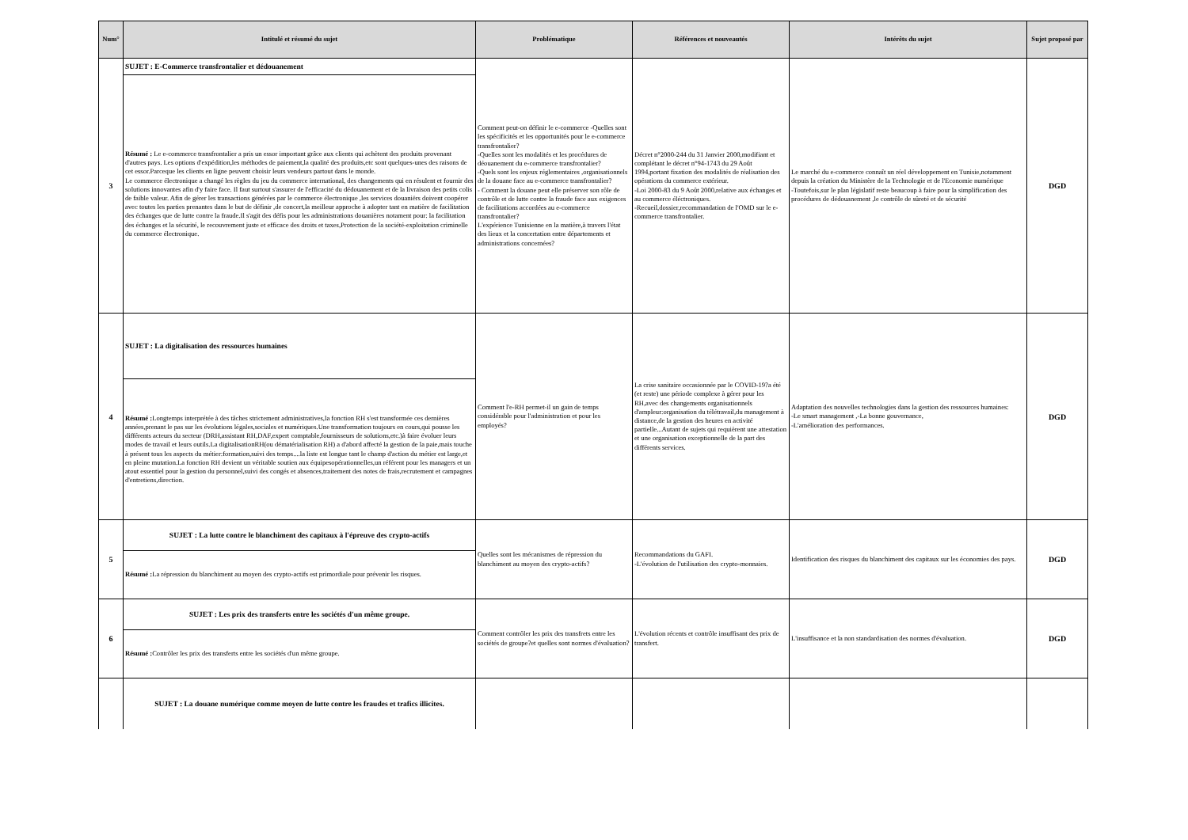| Num° | Intitulé et résumé du sujet | Problématique | Références et nouveautés | Intérêts du sujet | Sujet proposé par |
| --- | --- | --- | --- | --- | --- |
| 3 | SUJET : E-Commerce transfrontalier et dédouanement | Comment peut-on définir le e-commerce -Quelles sont les spécificités et les opportunités pour le e-commerce transfrontalier? -Quelles sont les modalités et les procédures de déouanement du e-commerce transfrontalier? -Quels sont les enjeux réglementaires ,organisationnels de la douane face au e-commerce transfrontalier? - Comment la douane peut elle préserver son rôle de contrôle et de lutte contre la fraude face aux exigences de facilitations accordées au e-commerce transfrontalier? L'expérience Tunisienne en la matière,à travers l'état des lieux et la concertation entre départements et administrations concernées? | Décret n°2000-244 du 31 Janvier 2000,modifiant et complétant le décret n°94-1743 du 29 Août 1994,portant fixation des modalités de réalisation des opérations du commerce extérieur. -Loi 2000-83 du 9 Août 2000,relative aux échanges et au commerce éléctroniques. -Recueil,dossier,recommandation de l'OMD sur le e-commerce transfrontalier. | Le marché du e-commerce connaît un réel développement en Tunisie,notamment depuis la création du Ministère de la Technologie et de l'Economie numérique -Toutefois,sur le plan législatif reste beaucoup à faire pour la simplification des procédures de dédouanement ,le contrôle de sûreté et de sécurité | DGD |
| | Résumé : Le e-commerce transfrontalier a pris un essor important grâce aux clients qui achètent des produits provenant d'autres pays. Les options d'expédition,les méthodes de paiement,la qualité des produits,etc sont quelques-unes des raisons de cet essor.Parceque les clients en ligne peuvent choisir leurs vendeurs partout dans le monde. Le commerce électronique a changé les règles du jeu du commerce international, des changements qui en résulent et fournir des solutions innovantes afin d'y faire face. Il faut surtout s'assurer de l'efficacité du dédouanement et de la livraison des petits colis de faible valeur. Afin de gérer les transactions générées par le commerce électronique ,les services douaniërs doivent coopérer avec toutes les parties prenantes dans le but de définir ,de concert,la meilleur approche à adopter tant en matière de facilitation des échanges que de lutte contre la fraude.Il s'agit des défis pour les administrations douanières notament pour: la facilitation des échanges et la sécurité, le recouvrement juste et efficace des droits et taxes,Protection de la société-exploitation criminelle du commerce électronique. | | | | |
| 4 | SUJET : La digitalisation des ressources humaines | Comment l'e-RH permet-il un gain de temps considérable pour l'administration et pour les employés? | La crise sanitaire occasionnée par le COVID-19?a été (et reste) une période complexe à gérer pour les RH,avec des changements organisationnels d'ampleur:organisation du télétravail,du management à distance,de la gestion des heures en activité partielle...Autant de sujets qui requièrent une attestation et une organisation exceptionnelle de la part des différents services. | Adaptation des nouvelles technologies dans la gestion des ressources humaines: -Le smart management ,-La bonne gouvernance, -L'amélioration des performances. | DGD |
| | Résumé : Longtemps interprétée à des tâches strictement administratives,la fonction RH s'est transformée ces dernières années,prenant le pas sur les évolutions légales,sociales et numériques.Une transformation toujours en cours,qui pousse les différents acteurs du secteur (DRH,assistant RH,DAF,expert comptable,fournisseurs de solutions,etc.)à faire évoluer leurs modes de travail et leurs outils.La digitalisationRH(ou dématérialisation RH) a d'abord affecté la gestion de la paie,mais touche à présent tous les aspects du métier:formation,suivi des temps....la liste est longue tant le champ d'action du métier est large,et en pleine mutation.La fonction RH devient un véritable soutien aux équipesopérationnelles,un référent pour les managers et un atout essentiel pour la gestion du personnel,suivi des congés et absences,traitement des notes de frais,recrutement et campagnes d'entretiens,direction. | | | | |
| 5 | SUJET : La lutte contre le blanchiment des capitaux à l'épreuve des crypto-actifs | Quelles sont les mécanismes de répression du blanchiment au moyen des crypto-actifs? | Recommandations du GAFI. -L'évolution de l'utilisation des crypto-monnaies. | Identification des risques du blanchiment des capitaux sur les économies des pays. | DGD |
| | Résumé : La répression du blanchiment au moyen des crypto-actifs est primordiale pour prévenir les risques. | | | | |
| 6 | SUJET : Les prix des transferts entre les sociétés d'un même groupe. | Comment contrôler les prix des transfrets entre les sociétés de groupe?et quelles sont normes d'évaluation? | L'évolution récents et contrôle insuffisant des prix de transfert. | L'insuffisance et la non standardisation des normes d'évaluation. | DGD |
| | Résumé : Contrôler les prix des transferts entre les sociétés d'un même groupe. | | | | |
| | SUJET : La douane numérique comme moyen de lutte contre les fraudes et trafics illicites. | | | | |